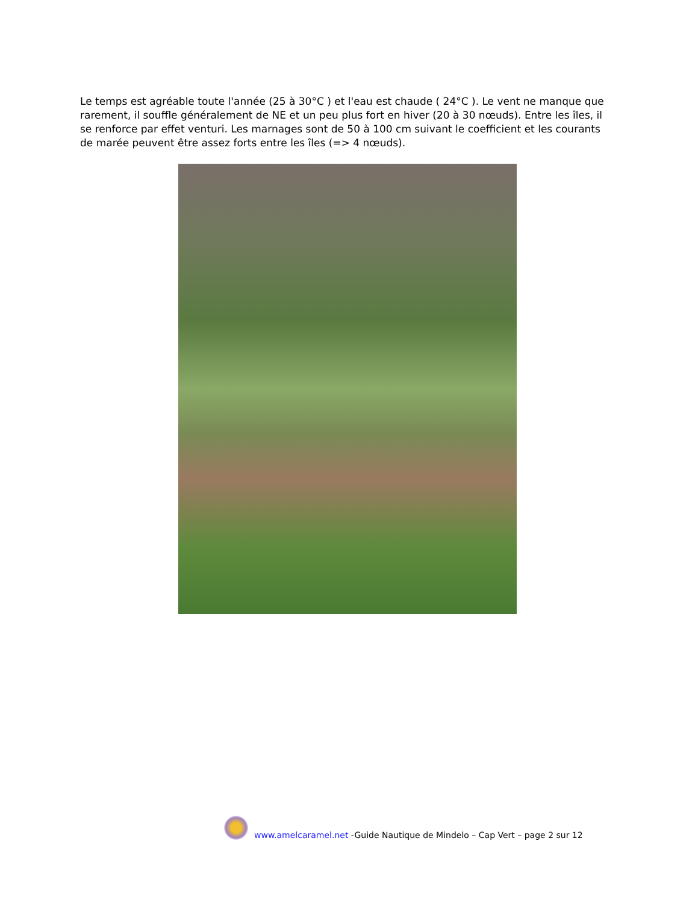Le temps est agréable toute l'année (25 à 30°C ) et l'eau est chaude ( 24°C ). Le vent ne manque que rarement, il souffle généralement de NE et un peu plus fort en hiver (20 à 30 nœuds). Entre les îles, il se renforce par effet venturi. Les marnages sont de 50 à 100 cm suivant le coefficient et les courants de marée peuvent être assez forts entre les îles (=> 4 nœuds).
www.amelcaramel.net -Guide Nautique de Mindelo – Cap Vert – page 2 sur 12